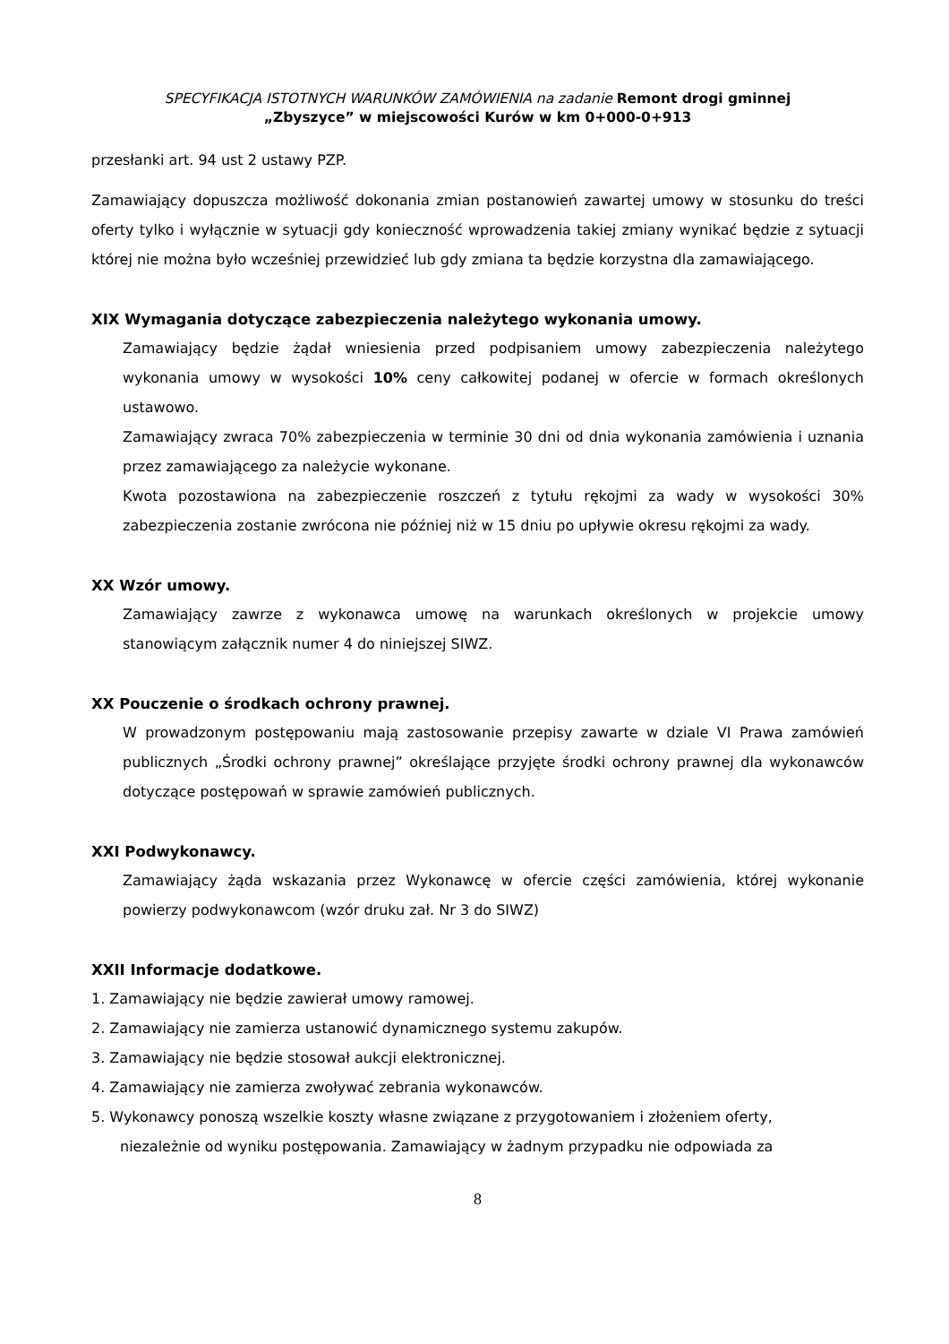SPECYFIKACJA ISTOTNYCH WARUNKÓW ZAMÓWIENIA na zadanie Remont drogi gminnej
„Zbyszyce” w miejscowości Kurów w km 0+000-0+913
przesłanki art. 94 ust 2 ustawy PZP.
Zamawiający dopuszcza możliwość dokonania zmian postanowień zawartej umowy w stosunku do treści oferty tylko i wyłącznie w sytuacji gdy konieczność wprowadzenia takiej zmiany wynikać będzie z sytuacji której nie można było wcześniej przewidzieć lub gdy zmiana ta będzie korzystna dla zamawiającego.
XIX Wymagania dotyczące zabezpieczenia należytego wykonania umowy.
Zamawiający będzie żądał wniesienia przed podpisaniem umowy zabezpieczenia należytego wykonania umowy w wysokości 10% ceny całkowitej podanej w ofercie w formach określonych ustawowo.
Zamawiający zwraca 70% zabezpieczenia w terminie 30 dni od dnia wykonania zamówienia i uznania przez zamawiającego za należycie wykonane.
Kwota pozostawiona na zabezpieczenie roszczeń z tytułu rękojmi za wady w wysokości 30% zabezpieczenia zostanie zwrócona nie później niż w 15 dniu po upływie okresu rękojmi za wady.
XX Wzór umowy.
Zamawiający zawrze z wykonawca umowę na warunkach określonych w projekcie umowy stanowiącym załącznik numer 4 do niniejszej SIWZ.
XX Pouczenie o środkach ochrony prawnej.
W prowadzonym postępowaniu mają zastosowanie przepisy zawarte w dziale VI Prawa zamówień publicznych „Środki ochrony prawnej” określające przyjęte środki ochrony prawnej dla wykonawców dotyczące postępowań w sprawie zamówień publicznych.
XXI Podwykonawcy.
Zamawiający żąda wskazania przez Wykonawcę w ofercie części zamówienia, której wykonanie powierzy podwykonawcom (wzór druku zał. Nr 3 do SIWZ)
XXII Informacje dodatkowe.
1. Zamawiający nie będzie zawierał umowy ramowej.
2. Zamawiający nie zamierza ustanowić dynamicznego systemu zakupów.
3. Zamawiający nie będzie stosował aukcji elektronicznej.
4. Zamawiający nie zamierza zwoływać zebrania wykonawców.
5. Wykonawcy ponoszą wszelkie koszty własne związane z przygotowaniem i złożeniem oferty,
niezależnie od wyniku postępowania. Zamawiający w żadnym przypadku nie odpowiada za
8